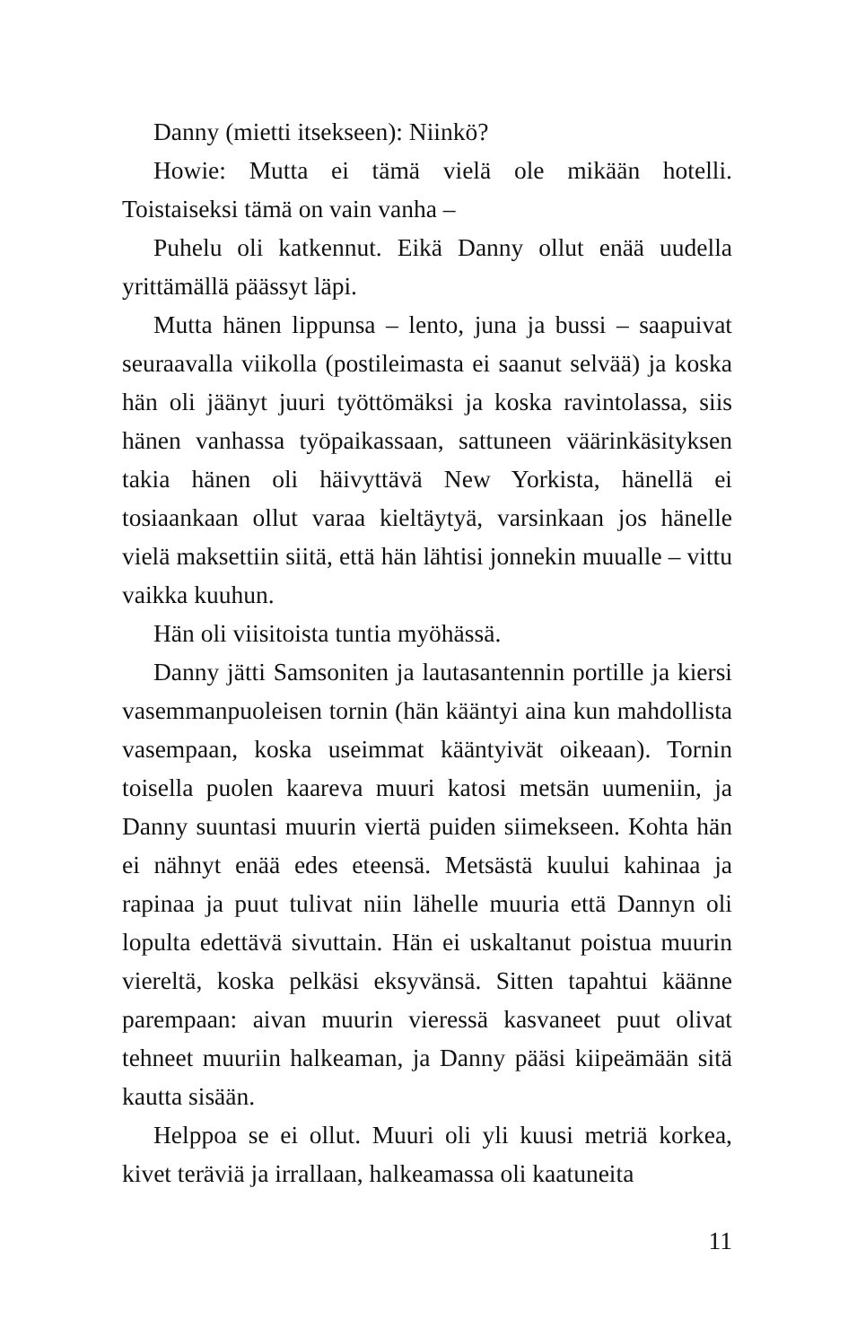Danny (mietti itsekseen): Niinkö?
Howie: Mutta ei tämä vielä ole mikään hotelli. Toistaiseksi tämä on vain vanha –
Puhelu oli katkennut. Eikä Danny ollut enää uudella yrittämällä päässyt läpi.
Mutta hänen lippunsa – lento, juna ja bussi – saapuivat seuraavalla viikolla (postileimasta ei saanut selvää) ja koska hän oli jäänyt juuri työttömäksi ja koska ravintolassa, siis hänen vanhassa työpaikassaan, sattuneen väärinkäsityksen takia hänen oli häivyttävä New Yorkista, hänellä ei tosiaankaan ollut varaa kieltäytyä, varsinkaan jos hänelle vielä maksettiin siitä, että hän lähtisi jonnekin muualle – vittu vaikka kuuhun.
Hän oli viisitoista tuntia myöhässä.
Danny jätti Samsoniten ja lautasantennin portille ja kiersi vasemmanpuoleisen tornin (hän kääntyi aina kun mahdollista vasempaan, koska useimmat kääntyivät oikeaan). Tornin toisella puolen kaareva muuri katosi metsän uumeniin, ja Danny suuntasi muurin viertä puiden siimekseen. Kohta hän ei nähnyt enää edes eteensä. Metsästä kuului kahinaa ja rapinaa ja puut tulivat niin lähelle muuria että Dannyn oli lopulta edettävä sivuttain. Hän ei uskaltanut poistua muurin viereltä, koska pelkäsi eksyvänsä. Sitten tapahtui käänne parempaan: aivan muurin vieressä kasvaneet puut olivat tehneet muuriin halkeaman, ja Danny pääsi kiipeämään sitä kautta sisään.
Helppoa se ei ollut. Muuri oli yli kuusi metriä korkea, kivet teräviä ja irrallaan, halkeamassa oli kaatuneita
11